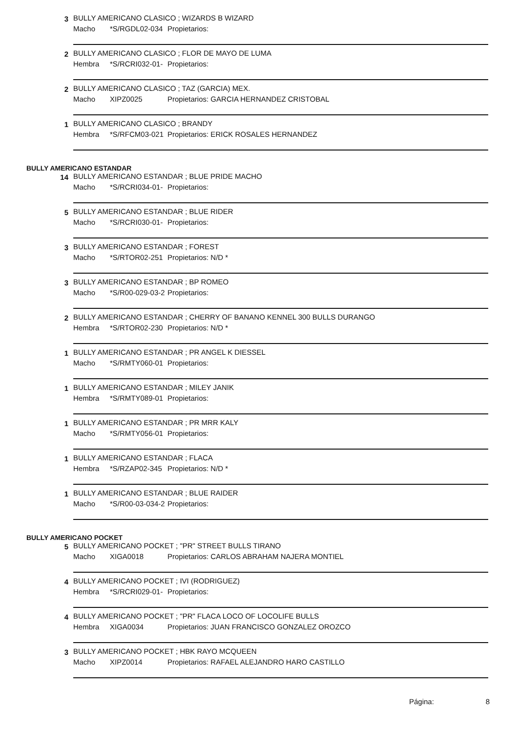3 BULLY AMERICANO CLASICO ; WIZARDS B WIZARD
Macho *S/RGDL02-034 Propietarios:
2 BULLY AMERICANO CLASICO ; FLOR DE MAYO DE LUMA
Hembra *S/RCRI032-01- Propietarios:
2 BULLY AMERICANO CLASICO ; TAZ (GARCIA) MEX.
Macho XIPZ0025 Propietarios: GARCIA HERNANDEZ CRISTOBAL
1 BULLY AMERICANO CLASICO ; BRANDY
Hembra *S/RFCM03-021 Propietarios: ERICK ROSALES HERNANDEZ
BULLY AMERICANO ESTANDAR
14 BULLY AMERICANO ESTANDAR ; BLUE PRIDE MACHO
Macho *S/RCRI034-01- Propietarios:
5 BULLY AMERICANO ESTANDAR ; BLUE RIDER
Macho *S/RCRI030-01- Propietarios:
3 BULLY AMERICANO ESTANDAR ; FOREST
Macho *S/RTOR02-251 Propietarios: N/D *
3 BULLY AMERICANO ESTANDAR ; BP ROMEO
Macho *S/R00-029-03-2 Propietarios:
2 BULLY AMERICANO ESTANDAR ; CHERRY OF BANANO KENNEL 300 BULLS DURANGO
Hembra *S/RTOR02-230 Propietarios: N/D *
1 BULLY AMERICANO ESTANDAR ; PR ANGEL K DIESSEL
Macho *S/RMTY060-01 Propietarios:
1 BULLY AMERICANO ESTANDAR ; MILEY JANIK
Hembra *S/RMTY089-01 Propietarios:
1 BULLY AMERICANO ESTANDAR ; PR MRR KALY
Macho *S/RMTY056-01 Propietarios:
1 BULLY AMERICANO ESTANDAR ; FLACA
Hembra *S/RZAP02-345 Propietarios: N/D *
1 BULLY AMERICANO ESTANDAR ; BLUE RAIDER
Macho *S/R00-03-034-2 Propietarios:
BULLY AMERICANO POCKET
5 BULLY AMERICANO POCKET ; "PR" STREET BULLS TIRANO
Macho XIGA0018 Propietarios: CARLOS ABRAHAM NAJERA MONTIEL
4 BULLY AMERICANO POCKET ; IVI (RODRIGUEZ)
Hembra *S/RCRI029-01- Propietarios:
4 BULLY AMERICANO POCKET ; "PR" FLACA LOCO OF LOCOLIFE BULLS
Hembra XIGA0034 Propietarios: JUAN FRANCISCO GONZALEZ OROZCO
3 BULLY AMERICANO POCKET ; HBK RAYO MCQUEEN
Macho XIPZ0014 Propietarios: RAFAEL ALEJANDRO HARO CASTILLO
Página: 8